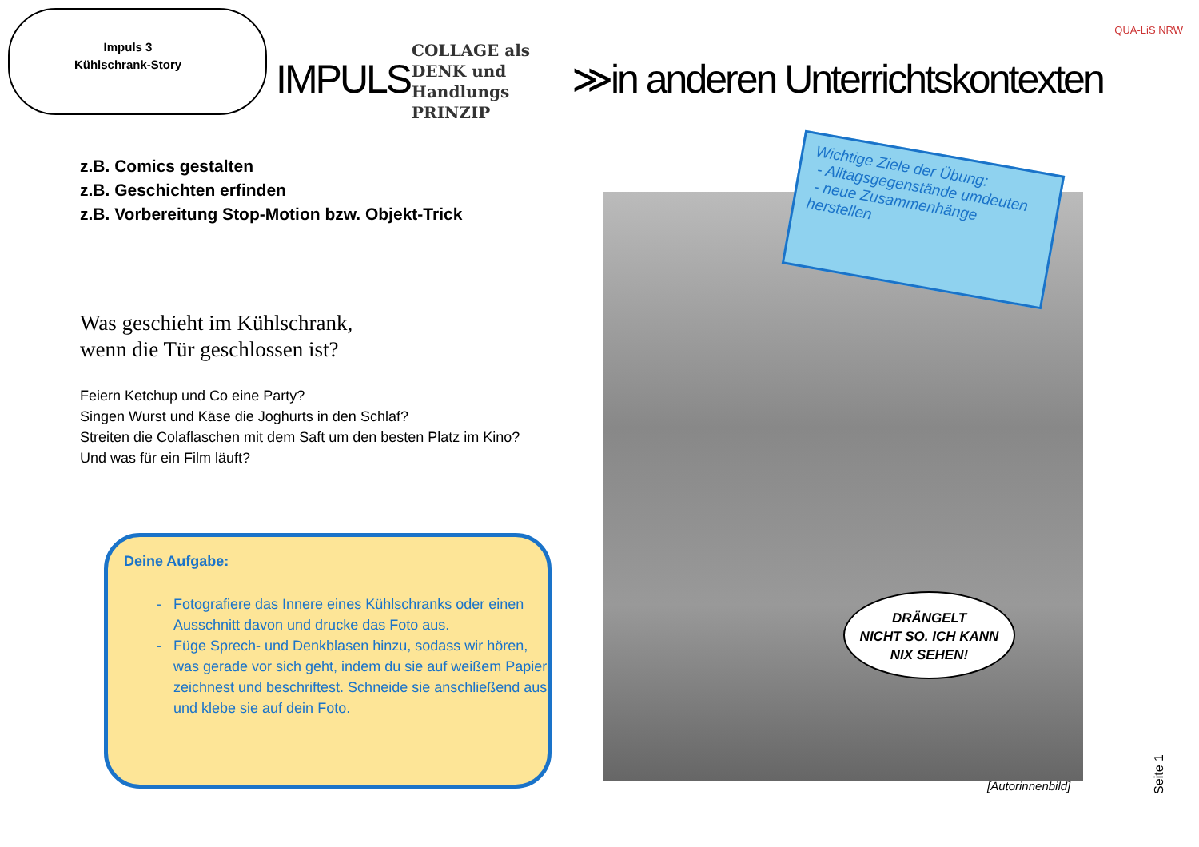Impuls 3
Kühlschrank-Story
QUA-LiS NRW
IMPULS ≫in anderen Unterrichtskontexten
COLLAGE als
DENK und
Handlungs
PRINZIP
z.B. Comics gestalten
z.B. Geschichten erfinden
z.B. Vorbereitung Stop-Motion bzw. Objekt-Trick
Was geschieht im Kühlschrank,
wenn die Tür geschlossen ist?
Feiern Ketchup und Co eine Party?
Singen Wurst und Käse die Joghurts in den Schlaf?
Streiten die Colaflaschen mit dem Saft um den besten Platz im Kino?
Und was für ein Film läuft?
Deine Aufgabe:
Fotografiere das Innere eines Kühlschranks oder einen Ausschnitt davon und drucke das Foto aus.
Füge Sprech- und Denkblasen hinzu, sodass wir hören, was gerade vor sich geht, indem du sie auf weißem Papier zeichnest und beschriftest. Schneide sie anschließend aus und klebe sie auf dein Foto.
Wichtige Ziele der Übung:
- Alltagsgegenstände umdeuten
- neue Zusammenhänge herstellen
DRÄNGELT
NICHT SO. ICH KANN
NIX SEHEN!
[Autorinnenbild]
Seite 1